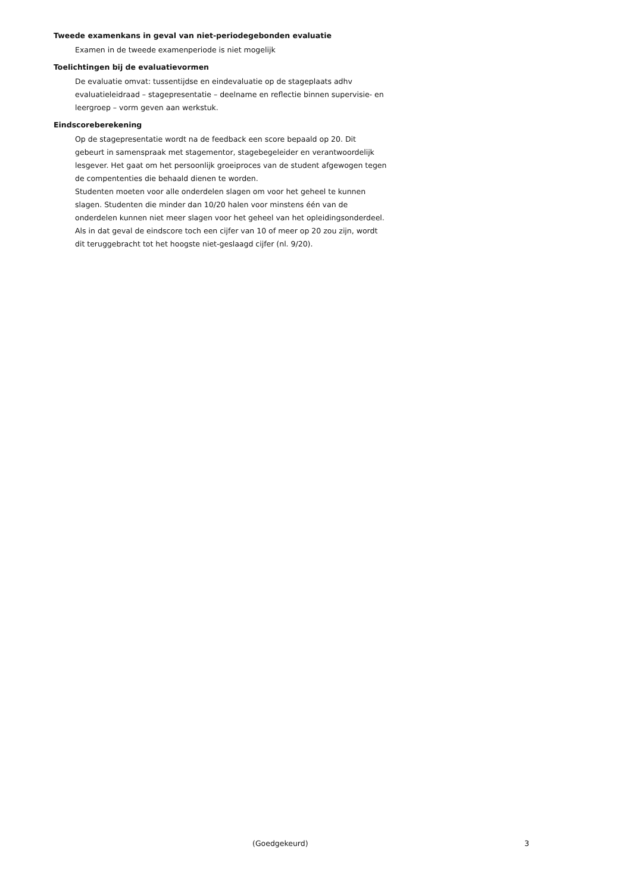Tweede examenkans in geval van niet-periodegebonden evaluatie
Examen in de tweede examenperiode is niet mogelijk
Toelichtingen bij de evaluatievormen
De evaluatie omvat: tussentijdse en eindevaluatie op de stageplaats adhv evaluatieleidraad – stagepresentatie – deelname en reflectie binnen supervisie- en leergroep – vorm geven aan werkstuk.
Eindscoreberekening
Op de stagepresentatie wordt na de feedback een score bepaald op 20. Dit gebeurt in samenspraak met stagementor, stagebegeleider en verantwoordelijk lesgever. Het gaat om het persoonlijk groeiproces van de student afgewogen tegen de compententies die behaald dienen te worden.
Studenten moeten voor alle onderdelen slagen om voor het geheel te kunnen slagen. Studenten die minder dan 10/20 halen voor minstens één van de onderdelen kunnen niet meer slagen voor het geheel van het opleidingsonderdeel. Als in dat geval de eindscore toch een cijfer van 10 of meer op 20 zou zijn, wordt dit teruggebracht tot het hoogste niet-geslaagd cijfer (nl. 9/20).
(Goedgekeurd) 3